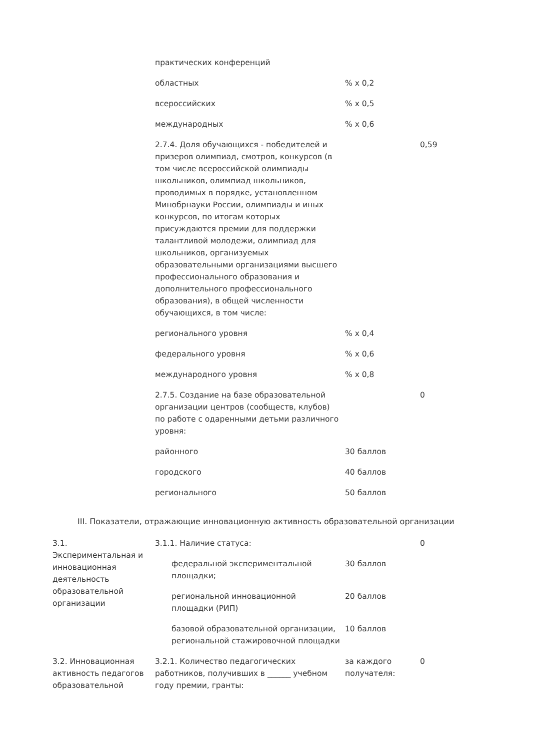| | практических конференций | | |
| | областных | % x 0,2 | |
| | всероссийских | % x 0,5 | |
| | международных | % x 0,6 | |
| | 2.7.4. Доля обучающихся - победителей и призеров олимпиад, смотров, конкурсов (в том числе всероссийской олимпиады школьников, олимпиад школьников, проводимых в порядке, установленном Минобрнауки России, олимпиады и иных конкурсов, по итогам которых присуждаются премии для поддержки талантливой молодежи, олимпиад для школьников, организуемых образовательными организациями высшего профессионального образования и дополнительного профессионального образования), в общей численности обучающихся, в том числе: | | 0,59 |
| | регионального уровня | % x 0,4 | |
| | федерального уровня | % x 0,6 | |
| | международного уровня | % x 0,8 | |
| | 2.7.5. Создание на базе образовательной организации центров (сообществ, клубов) по работе с одаренными детьми различного уровня: | | 0 |
| | районного | 30 баллов | |
| | городского | 40 баллов | |
| | регионального | 50 баллов | |
III. Показатели, отражающие инновационную активность образовательной организации
| 3.1. Экспериментальная и инновационная деятельность образовательной организации | 3.1.1. Наличие статуса: | | 0 |
| | федеральной экспериментальной площадки; | 30 баллов | |
| | региональной инновационной площадки (РИП) | 20 баллов | |
| | базовой образовательной организации, региональной стажировочной площадки | 10 баллов | |
| 3.2. Инновационная активность педагогов образовательной | 3.2.1. Количество педагогических работников, получивших в ______ учебном году премии, гранты: | за каждого получателя: | 0 |